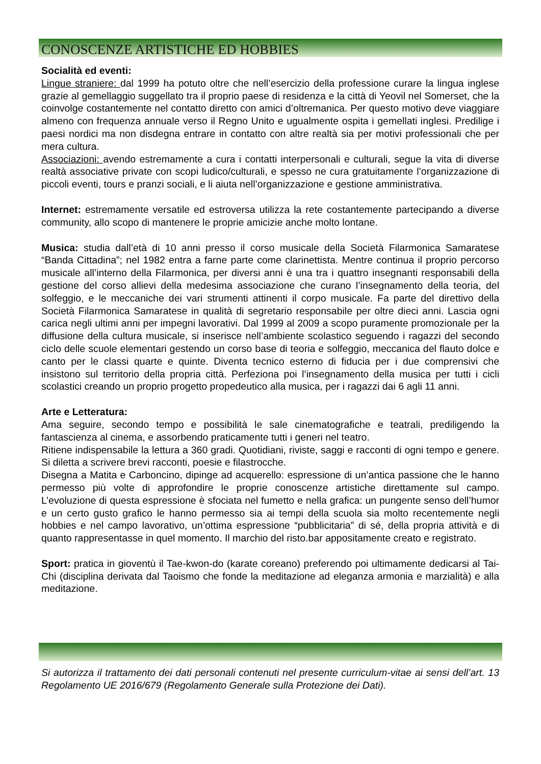CONOSCENZE ARTISTICHE ED HOBBIES
Socialità ed eventi:
Lingue straniere: dal 1999 ha potuto oltre che nell’esercizio della professione curare la lingua inglese grazie al gemellaggio suggellato tra il proprio paese di residenza e la città di Yeovil nel Somerset, che la coinvolge costantemente nel contatto diretto con amici d’oltremanica. Per questo motivo deve viaggiare almeno con frequenza annuale verso il Regno Unito e ugualmente ospita i gemellati inglesi. Predilige i paesi nordici ma non disdegna entrare in contatto con altre realtà sia per motivi professionali che per mera cultura.
Associazioni: avendo estremamente a cura i contatti interpersonali e culturali, segue la vita di diverse realtà associative private con scopi ludico/culturali, e spesso ne cura gratuitamente l’organizzazione di piccoli eventi, tours e pranzi sociali, e li aiuta nell’organizzazione e gestione amministrativa.
Internet: estremamente versatile ed estroversa utilizza la rete costantemente partecipando a diverse community, allo scopo di mantenere le proprie amicizie anche molto lontane.
Musica: studia dall’età di 10 anni presso il corso musicale della Società Filarmonica Samaratese “Banda Cittadina”; nel 1982 entra a farne parte come clarinettista. Mentre continua il proprio percorso musicale all’interno della Filarmonica, per diversi anni è una tra i quattro insegnanti responsabili della gestione del corso allievi della medesima associazione che curano l’insegnamento della teoria, del solfeggio, e le meccaniche dei vari strumenti attinenti il corpo musicale. Fa parte del direttivo della Società Filarmonica Samaratese in qualità di segretario responsabile per oltre dieci anni. Lascia ogni carica negli ultimi anni per impegni lavorativi. Dal 1999 al 2009 a scopo puramente promozionale per la diffusione della cultura musicale, si inserisce nell’ambiente scolastico seguendo i ragazzi del secondo ciclo delle scuole elementari gestendo un corso base di teoria e solfeggio, meccanica del flauto dolce e canto per le classi quarte e quinte. Diventa tecnico esterno di fiducia per i due comprensivi che insistono sul territorio della propria città. Perfeziona poi l’insegnamento della musica per tutti i cicli scolastici creando un proprio progetto propedeutico alla musica, per i ragazzi dai 6 agli 11 anni.
Arte e Letteratura:
Ama seguire, secondo tempo e possibilità le sale cinematografiche e teatrali, prediligendo la fantascienza al cinema, e assorbendo praticamente tutti i generi nel teatro.
Ritiene indispensabile la lettura a 360 gradi. Quotidiani, riviste, saggi e racconti di ogni tempo e genere. Si diletta a scrivere brevi racconti, poesie e filastrocche.
Disegna a Matita e Carboncino, dipinge ad acquerello: espressione di un’antica passione che le hanno permesso più volte di approfondire le proprie conoscenze artistiche direttamente sul campo. L’evoluzione di questa espressione è sfociata nel fumetto e nella grafica: un pungente senso dell’humor e un certo gusto grafico le hanno permesso sia ai tempi della scuola sia molto recentemente negli hobbies e nel campo lavorativo, un’ottima espressione “pubblicitaria” di sé, della propria attività e di quanto rappresentasse in quel momento. Il marchio del risto.bar appositamente creato e registrato.
Sport: pratica in gioventù il Tae-kwon-do (karate coreano) preferendo poi ultimamente dedicarsi al Tai-Chi (disciplina derivata dal Taoismo che fonde la meditazione ad eleganza armonia e marzialità) e alla meditazione.
Si autorizza il trattamento dei dati personali contenuti nel presente curriculum-vitae ai sensi dell’art. 13 Regolamento UE 2016/679 (Regolamento Generale sulla Protezione dei Dati).